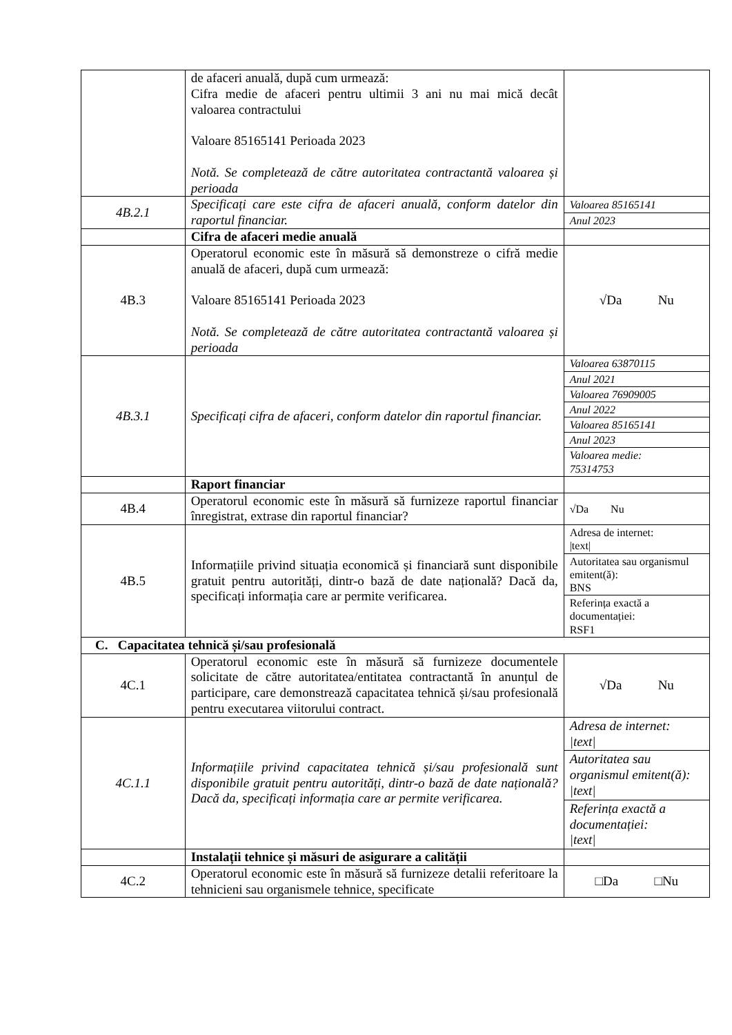| | de afaceri anuală, după cum urmează: Cifra medie de afaceri pentru ultimii 3 ani nu mai mică decât valoarea contractului Valoare 85165141 Perioada 2023 Notă. Se completează de către autoritatea contractantă valoarea și perioada | |
| 4B.2.1 | Specificați care este cifra de afaceri anuală, conform datelor din raportul financiar. | Valoarea 85165141 Anul 2023 |
| | Cifra de afaceri medie anuală | |
| 4B.3 | Operatorul economic este în măsură să demonstreze o cifră medie anuală de afaceri, după cum urmează: Valoare 85165141 Perioada 2023 Notă. Se completează de către autoritatea contractantă valoarea și perioada | √Da Nu |
| 4B.3.1 | Specificați cifra de afaceri, conform datelor din raportul financiar. | Valoarea 63870115 Anul 2021 Valoarea 76909005 Anul 2022 Valoarea 85165141 Anul 2023 Valoarea medie: 75314753 |
| | Raport financiar | |
| 4B.4 | Operatorul economic este în măsură să furnizeze raportul financiar înregistrat, extrase din raportul financiar? | √Da Nu |
| 4B.5 | Informațiile privind situația economică și financiară sunt disponibile gratuit pentru autorități, dintr-o bază de date națională? Dacă da, specificați informația care ar permite verificarea. | Adresa de internet: /text/ Autoritatea sau organismul emitent(ă): BNS Referința exactă a documentației: RSF1 |
| C. Capacitatea tehnică și/sau profesională | | |
| 4C.1 | Operatorul economic este în măsură să furnizeze documentele solicitate de către autoritatea/entitatea contractantă în anunțul de participare, care demonstrează capacitatea tehnică și/sau profesională pentru executarea viitorului contract. | √Da Nu |
| 4C.1.1 | Informațiile privind capacitatea tehnică și/sau profesională sunt disponibile gratuit pentru autorități, dintr-o bază de date națională? Dacă da, specificați informația care ar permite verificarea. | Adresa de internet: /text/ Autoritatea sau organismul emitent(ă): /text/ Referința exactă a documentației: /text/ |
| | Instalații tehnice și măsuri de asigurare a calității | |
| 4C.2 | Operatorul economic este în măsură să furnizeze detalii referitoare la tehnicieni sau organismele tehnice, specificate | □Da □Nu |